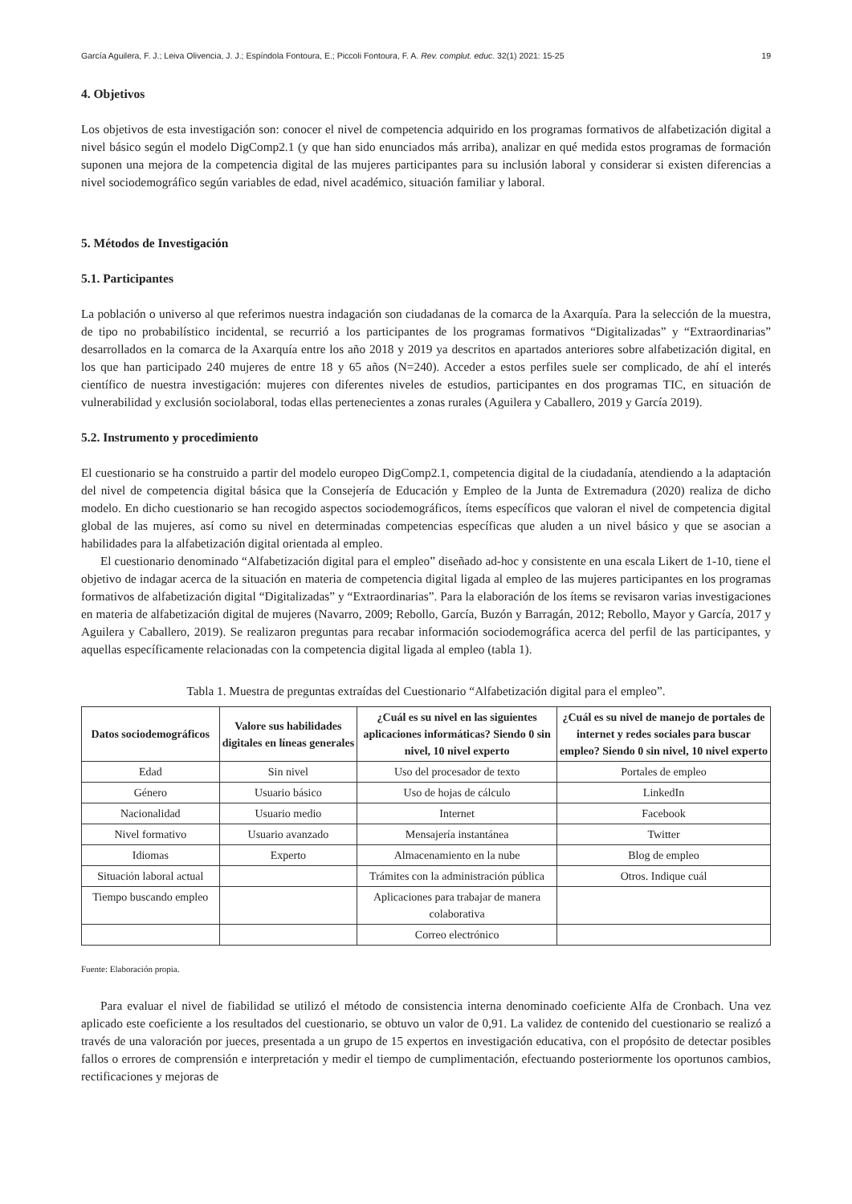García Aguilera, F. J.; Leiva Olivencia, J. J.; Espíndola Fontoura, E.; Piccoli Fontoura, F. A. Rev. complut. educ. 32(1) 2021: 15-25 19
4. Objetivos
Los objetivos de esta investigación son: conocer el nivel de competencia adquirido en los programas formativos de alfabetización digital a nivel básico según el modelo DigComp2.1 (y que han sido enunciados más arriba), analizar en qué medida estos programas de formación suponen una mejora de la competencia digital de las mujeres participantes para su inclusión laboral y considerar si existen diferencias a nivel sociodemográfico según variables de edad, nivel académico, situación familiar y laboral.
5. Métodos de Investigación
5.1. Participantes
La población o universo al que referimos nuestra indagación son ciudadanas de la comarca de la Axarquía. Para la selección de la muestra, de tipo no probabilístico incidental, se recurrió a los participantes de los programas formativos “Digitalizadas” y “Extraordinarias” desarrollados en la comarca de la Axarquía entre los año 2018 y 2019 ya descritos en apartados anteriores sobre alfabetización digital, en los que han participado 240 mujeres de entre 18 y 65 años (N=240). Acceder a estos perfiles suele ser complicado, de ahí el interés científico de nuestra investigación: mujeres con diferentes niveles de estudios, participantes en dos programas TIC, en situación de vulnerabilidad y exclusión sociolaboral, todas ellas pertenecientes a zonas rurales (Aguilera y Caballero, 2019 y García 2019).
5.2. Instrumento y procedimiento
El cuestionario se ha construido a partir del modelo europeo DigComp2.1, competencia digital de la ciudadanía, atendiendo a la adaptación del nivel de competencia digital básica que la Consejería de Educación y Empleo de la Junta de Extremadura (2020) realiza de dicho modelo. En dicho cuestionario se han recogido aspectos sociodemográficos, ítems específicos que valoran el nivel de competencia digital global de las mujeres, así como su nivel en determinadas competencias específicas que aluden a un nivel básico y que se asocian a habilidades para la alfabetización digital orientada al empleo.
El cuestionario denominado “Alfabetización digital para el empleo” diseñado ad-hoc y consistente en una escala Likert de 1-10, tiene el objetivo de indagar acerca de la situación en materia de competencia digital ligada al empleo de las mujeres participantes en los programas formativos de alfabetización digital “Digitalizadas” y “Extraordina­rias”. Para la elaboración de los ítems se revisaron varias investigaciones en materia de alfabetización digital de mujeres (Navarro, 2009; Rebollo, García, Buzón y Barragán, 2012; Rebollo, Mayor y García, 2017 y Aguilera y Caballero, 2019). Se realizaron preguntas para recabar información sociodemográfica acerca del perfil de las partici­pantes, y aquellas específicamente relacionadas con la competencia digital ligada al empleo (tabla 1).
Tabla 1. Muestra de preguntas extraídas del Cuestionario “Alfabetización digital para el empleo”.
| Datos sociodemográficos | Valore sus habilidades digitales en líneas generales | ¿Cuál es su nivel en las siguientes aplicaciones informáticas? Siendo 0 sin nivel, 10 nivel experto | ¿Cuál es su nivel de manejo de portales de internet y redes sociales para buscar empleo? Siendo 0 sin nivel, 10 nivel experto |
| --- | --- | --- | --- |
| Edad | Sin nivel | Uso del procesador de texto | Portales de empleo |
| Género | Usuario básico | Uso de hojas de cálculo | LinkedIn |
| Nacionalidad | Usuario medio | Internet | Facebook |
| Nivel formativo | Usuario avanzado | Mensajería instantánea | Twitter |
| Idiomas | Experto | Almacenamiento en la nube | Blog de empleo |
| Situación laboral actual | | Trámites con la administración pública | Otros. Indique cuál |
| Tiempo buscando empleo | | Aplicaciones para trabajar de manera colaborativa | |
| | | Correo electrónico | |
Fuente: Elaboración propia.
Para evaluar el nivel de fiabilidad se utilizó el método de consistencia interna denominado coeficiente Alfa de Cronbach. Una vez aplicado este coeficiente a los resultados del cuestionario, se obtuvo un valor de 0,91. La validez de contenido del cuestionario se realizó a través de una valoración por jueces, presentada a un grupo de 15 expertos en investigación educativa, con el propósito de detectar posibles fallos o errores de comprensión e interpretación y medir el tiempo de cumplimentación, efectuando posteriormente los oportunos cambios, rectificaciones y mejoras de